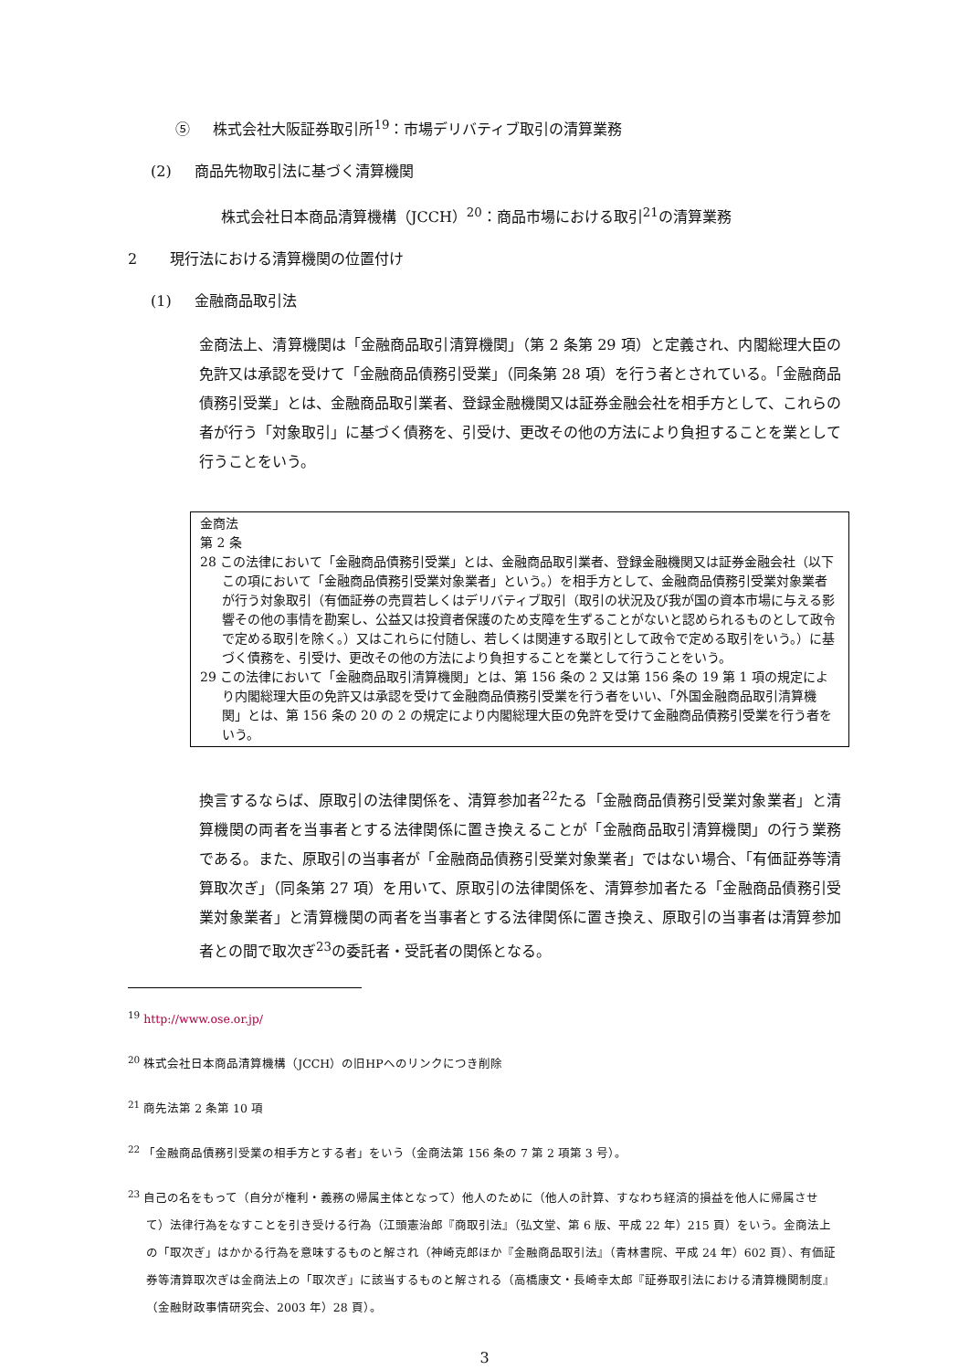⑤ 株式会社大阪証券取引所<sup>19</sup>：市場デリバティブ取引の清算業務
(2) 商品先物取引法に基づく清算機関
株式会社日本商品清算機構（JCCH）<sup>20</sup>：商品市場における取引<sup>21</sup>の清算業務
2 現行法における清算機関の位置付け
(1) 金融商品取引法
金商法上、清算機関は「金融商品取引清算機関」（第 2 条第 29 項）と定義され、内閣総理大臣の免許又は承認を受けて「金融商品債務引受業」（同条第 28 項）を行う者とされている。「金融商品債務引受業」とは、金融商品取引業者、登録金融機関又は証券金融会社を相手方として、これらの者が行う「対象取引」に基づく債務を、引受け、更改その他の方法により負担することを業として行うことをいう。
金商法
第 2 条
28 この法律において「金融商品債務引受業」とは、金融商品取引業者、登録金融機関又は証券金融会社（以下この項において「金融商品債務引受業対象業者」という。）を相手方として、金融商品債務引受業対象業者が行う対象取引（有価証券の売買若しくはデリバティブ取引（取引の状況及び我が国の資本市場に与える影響その他の事情を勘案し、公益又は投資者保護のため支障を生ずることがないと認められるものとして政令で定める取引を除く。）又はこれらに付随し、若しくは関連する取引として政令で定める取引をいう。）に基づく債務を、引受け、更改その他の方法により負担することを業として行うことをいう。
29 この法律において「金融商品取引清算機関」とは、第 156 条の 2 又は第 156 条の 19 第 1 項の規定により内閣総理大臣の免許又は承認を受けて金融商品債務引受業を行う者をいい、「外国金融商品取引清算機関」とは、第 156 条の 20 の 2 の規定により内閣総理大臣の免許を受けて金融商品債務引受業を行う者をいう。
換言するならば、原取引の法律関係を、清算参加者<sup>22</sup>たる「金融商品債務引受業対象業者」と清算機関の両者を当事者とする法律関係に置き換えることが「金融商品取引清算機関」の行う業務である。また、原取引の当事者が「金融商品債務引受業対象業者」ではない場合、「有価証券等清算取次ぎ」（同条第 27 項）を用いて、原取引の法律関係を、清算参加者たる「金融商品債務引受業対象業者」と清算機関の両者を当事者とする法律関係に置き換え、原取引の当事者は清算参加者との間で取次ぎ<sup>23</sup>の委託者・受託者の関係となる。
<sup>19</sup> http://www.ose.or.jp/
<sup>20</sup> 株式会社日本商品清算機構（JCCH）の旧HPへのリンクにつき削除
<sup>21</sup> 商先法第 2 条第 10 項
<sup>22</sup> 「金融商品債務引受業の相手方とする者」をいう（金商法第 156 条の 7 第 2 項第 3 号）。
<sup>23</sup> 自己の名をもって（自分が権利・義務の帰属主体となって）他人のために（他人の計算、すなわち経済的損益を他人に帰属させて）法律行為をなすことを引き受ける行為（江頭憲治郎『商取引法』（弘文堂、第 6 版、平成 22 年）215 頁）をいう。金商法上の「取次ぎ」はかかる行為を意味するものと解され（神崎克郎ほか『金融商品取引法』（青林書院、平成 24 年）602 頁）、有価証券等清算取次ぎは金商法上の「取次ぎ」に該当するものと解される（高橋康文・長崎幸太郎『証券取引法における清算機関制度』（金融財政事情研究会、2003 年）28 頁）。
3